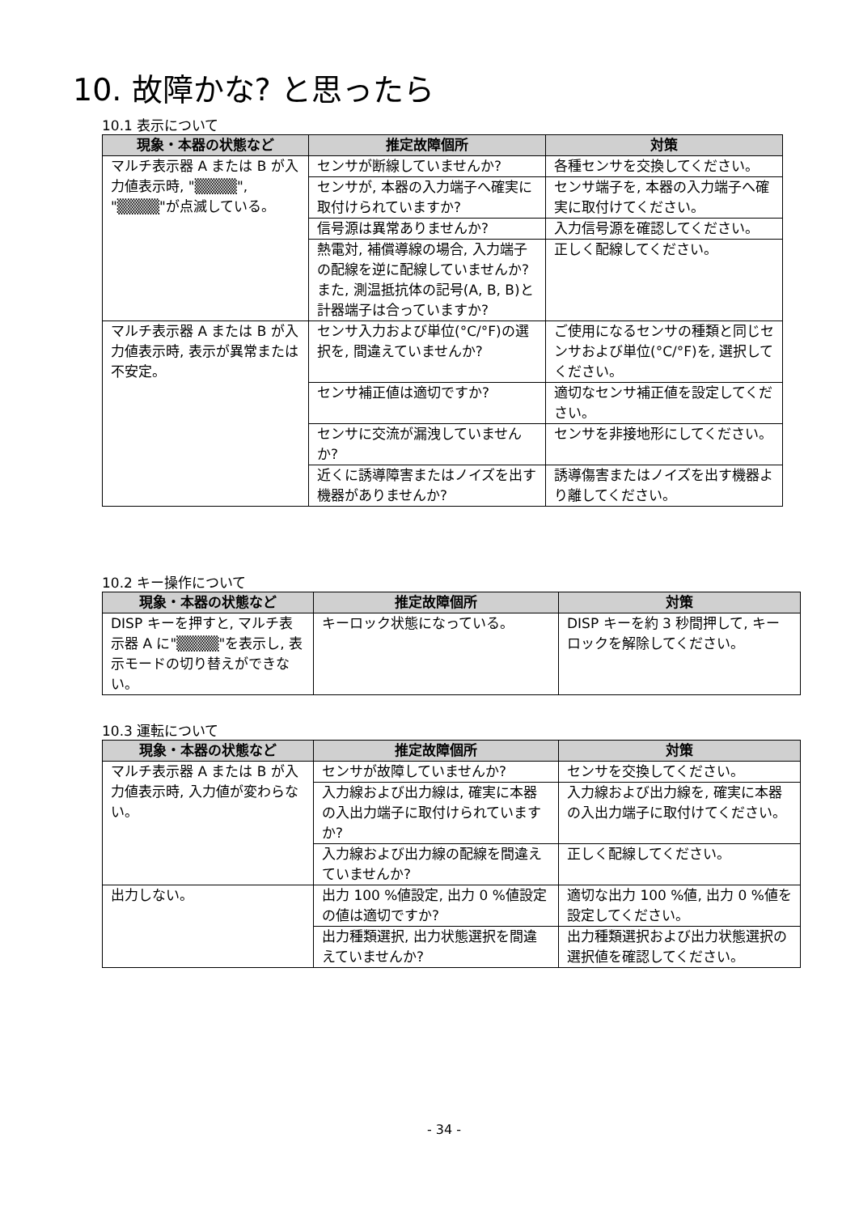10. 故障かな? と思ったら
10.1 表示について
| 現象・本器の状態など | 推定故障個所 | 対策 |
| --- | --- | --- |
| マルチ表示器 A または B が入力値表示時, "▒▒▒▒", "▒▒▒▒"が点滅している。 | センサが断線していませんか? | 各種センサを交換してください。 |
| | センサが, 本器の入力端子へ確実に取付けられていますか? | センサ端子を, 本器の入力端子へ確実に取付けてください。 |
| | 信号源は異常ありませんか? | 入力信号源を確認してください。 |
| | 熱電対, 補償導線の場合, 入力端子の配線を逆に配線していませんか? また, 測温抵抗体の記号(A, B, B)と計器端子は合っていますか? | 正しく配線してください。 |
| マルチ表示器 A または B が入力値表示時, 表示が異常または不安定。 | センサ入力および単位(°C/°F)の選択を, 間違えていませんか? | ご使用になるセンサの種類と同じセンサおよび単位(°C/°F)を, 選択してください。 |
| | センサ補正値は適切ですか? | 適切なセンサ補正値を設定してください。 |
| | センサに交流が漏洩していませんか? | センサを非接地形にしてください。 |
| | 近くに誘導障害またはノイズを出す機器がありませんか? | 誘導傷害またはノイズを出す機器より離してください。 |
10.2 キー操作について
| 現象・本器の状態など | 推定故障個所 | 対策 |
| --- | --- | --- |
| DISP キーを押すと, マルチ表示器 A に"▒▒▒▒"を表示し, 表示モードの切り替えができない。 | キーロック状態になっている。 | DISP キーを約 3 秒間押して, キーロックを解除してください。 |
10.3 運転について
| 現象・本器の状態など | 推定故障個所 | 対策 |
| --- | --- | --- |
| マルチ表示器 A または B が入力値表示時, 入力値が変わらない。 | センサが故障していませんか? | センサを交換してください。 |
| | 入力線および出力線は, 確実に本器の入出力端子に取付けられていますか? | 入力線および出力線を, 確実に本器の入出力端子に取付けてください。 |
| | 入力線および出力線の配線を間違えていませんか? | 正しく配線してください。 |
| 出力しない。 | 出力 100 %値設定, 出力 0 %値設定の値は適切ですか? | 適切な出力 100 %値, 出力 0 %値を設定してください。 |
| | 出力種類選択, 出力状態選択を間違えていませんか? | 出力種類選択および出力状態選択の選択値を確認してください。 |
- 34 -